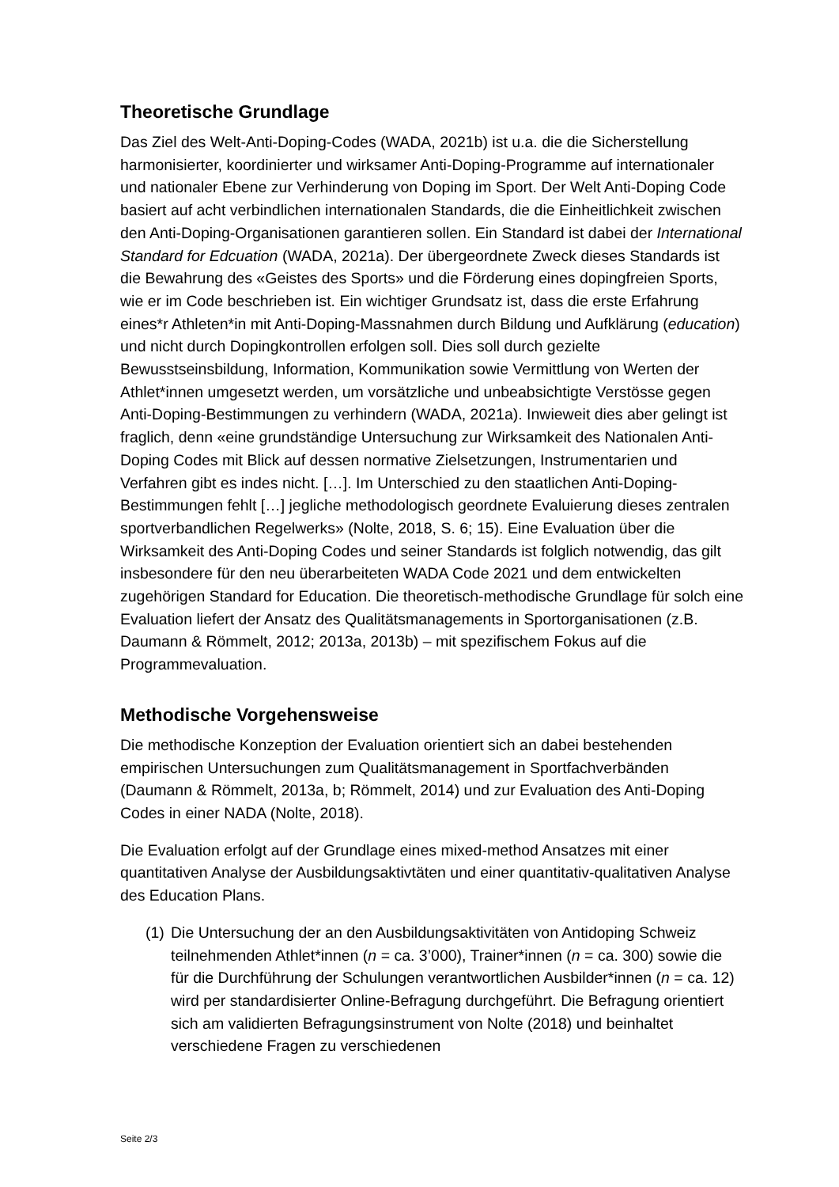Theoretische Grundlage
Das Ziel des Welt-Anti-Doping-Codes (WADA, 2021b) ist u.a. die die Sicherstellung harmonisierter, koordinierter und wirksamer Anti-Doping-Programme auf internationaler und nationaler Ebene zur Verhinderung von Doping im Sport. Der Welt Anti-Doping Code basiert auf acht verbindlichen internationalen Standards, die die Einheitlichkeit zwischen den Anti-Doping-Organisationen garantieren sollen. Ein Standard ist dabei der International Standard for Edcuation (WADA, 2021a). Der übergeordnete Zweck dieses Standards ist die Bewahrung des «Geistes des Sports» und die Förderung eines dopingfreien Sports, wie er im Code beschrieben ist. Ein wichtiger Grundsatz ist, dass die erste Erfahrung eines*r Athleten*in mit Anti-Doping-Massnahmen durch Bildung und Aufklärung (education) und nicht durch Dopingkontrollen erfolgen soll. Dies soll durch gezielte Bewusstseinsbildung, Information, Kommunikation sowie Vermittlung von Werten der Athlet*innen umgesetzt werden, um vorsätzliche und unbeabsichtigte Verstösse gegen Anti-Doping-Bestimmungen zu verhindern (WADA, 2021a). Inwieweit dies aber gelingt ist fraglich, denn «eine grundständige Untersuchung zur Wirksamkeit des Nationalen Anti-Doping Codes mit Blick auf dessen normative Zielsetzungen, Instrumentarien und Verfahren gibt es indes nicht. […]. Im Unterschied zu den staatlichen Anti-Doping-Bestimmungen fehlt […] jegliche methodologisch geordnete Evaluierung dieses zentralen sportverbandlichen Regelwerks» (Nolte, 2018, S. 6; 15). Eine Evaluation über die Wirksamkeit des Anti-Doping Codes und seiner Standards ist folglich notwendig, das gilt insbesondere für den neu überarbeiteten WADA Code 2021 und dem entwickelten zugehörigen Standard for Education. Die theoretisch-methodische Grundlage für solch eine Evaluation liefert der Ansatz des Qualitätsmanagements in Sportorganisationen (z.B. Daumann & Römmelt, 2012; 2013a, 2013b) – mit spezifischem Fokus auf die Programmevaluation.
Methodische Vorgehensweise
Die methodische Konzeption der Evaluation orientiert sich an dabei bestehenden empirischen Untersuchungen zum Qualitätsmanagement in Sportfachverbänden (Daumann & Römmelt, 2013a, b; Römmelt, 2014) und zur Evaluation des Anti-Doping Codes in einer NADA (Nolte, 2018).
Die Evaluation erfolgt auf der Grundlage eines mixed-method Ansatzes mit einer quantitativen Analyse der Ausbildungsaktivtäten und einer quantitativ-qualitativen Analyse des Education Plans.
(1) Die Untersuchung der an den Ausbildungsaktivitäten von Antidoping Schweiz teilnehmenden Athlet*innen (n = ca. 3’000), Trainer*innen (n = ca. 300) sowie die für die Durchführung der Schulungen verantwortlichen Ausbilder*innen (n = ca. 12) wird per standardisierter Online-Befragung durchgeführt. Die Befragung orientiert sich am validierten Befragungsinstrument von Nolte (2018) und beinhaltet verschiedene Fragen zu verschiedenen
Seite 2/3